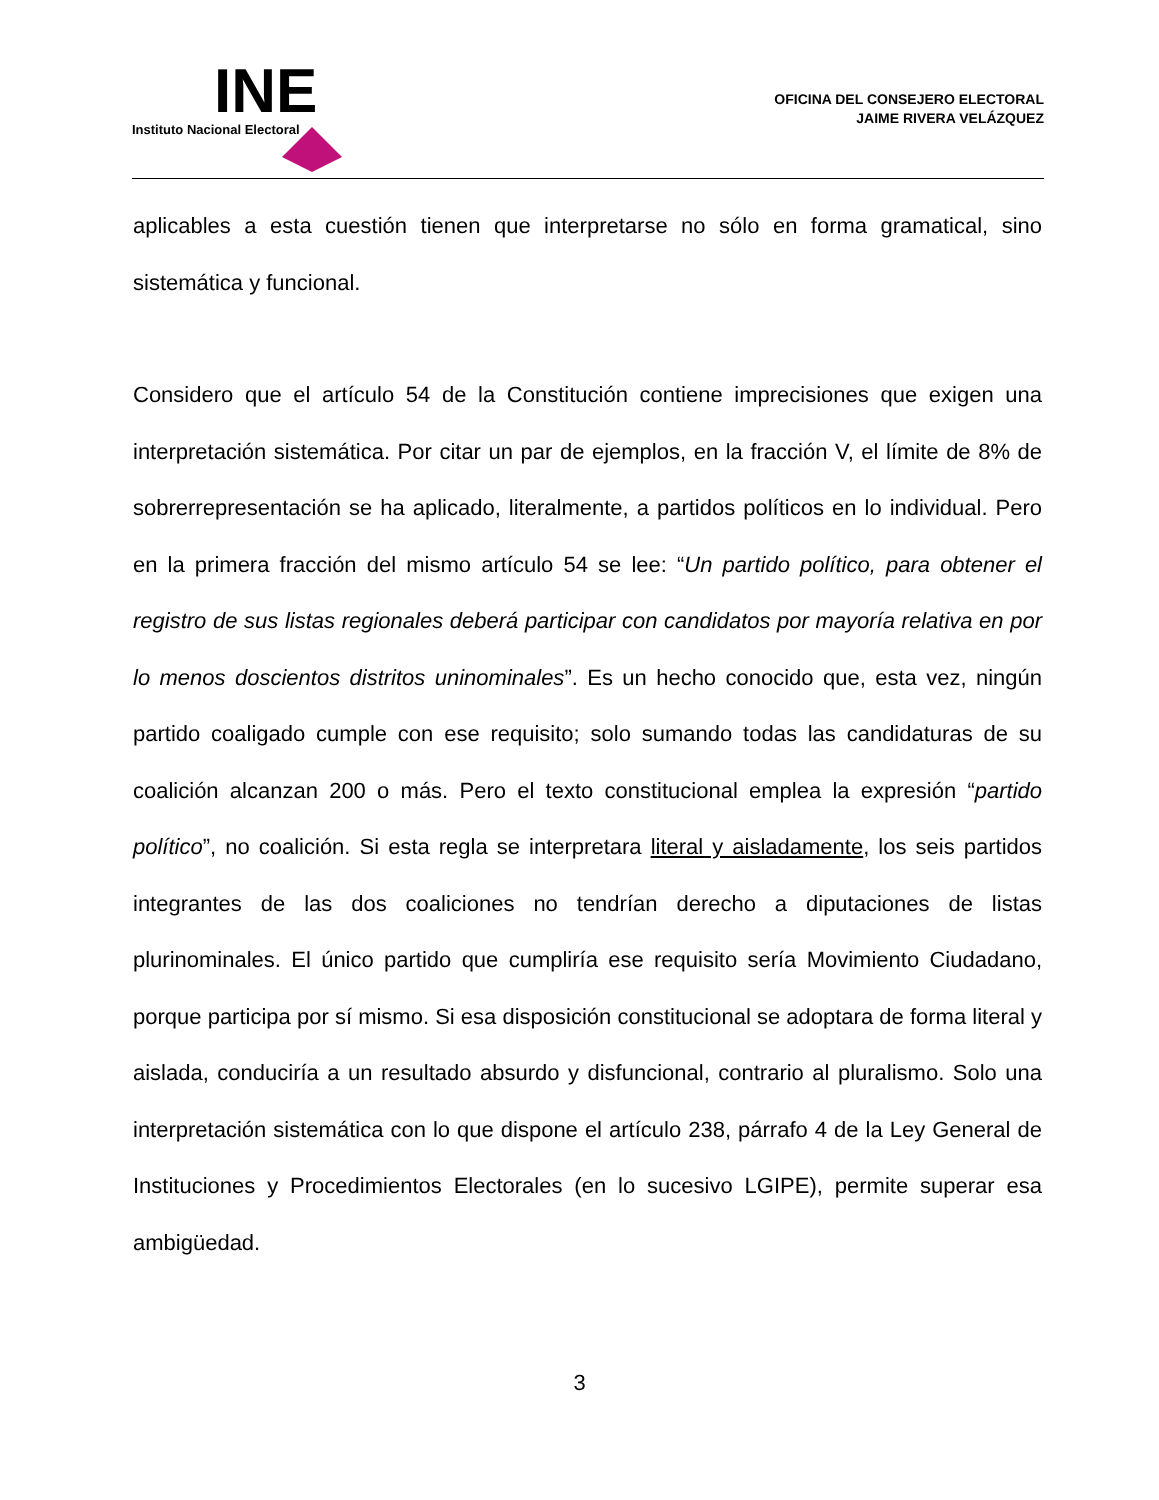INE
Instituto Nacional Electoral
OFICINA DEL CONSEJERO ELECTORAL
JAIME RIVERA VELÁZQUEZ
aplicables a esta cuestión tienen que interpretarse no sólo en forma gramatical, sino sistemática y funcional.
Considero que el artículo 54 de la Constitución contiene imprecisiones que exigen una interpretación sistemática. Por citar un par de ejemplos, en la fracción V, el límite de 8% de sobrerrepresentación se ha aplicado, literalmente, a partidos políticos en lo individual. Pero en la primera fracción del mismo artículo 54 se lee: “Un partido político, para obtener el registro de sus listas regionales deberá participar con candidatos por mayoría relativa en por lo menos doscientos distritos uninominales”. Es un hecho conocido que, esta vez, ningún partido coaligado cumple con ese requisito; solo sumando todas las candidaturas de su coalición alcanzan 200 o más. Pero el texto constitucional emplea la expresión “partido político”, no coalición. Si esta regla se interpretara literal y aisladamente, los seis partidos integrantes de las dos coaliciones no tendrían derecho a diputaciones de listas plurinominales. El único partido que cumpliría ese requisito sería Movimiento Ciudadano, porque participa por sí mismo. Si esa disposición constitucional se adoptara de forma literal y aislada, conduciría a un resultado absurdo y disfuncional, contrario al pluralismo. Solo una interpretación sistemática con lo que dispone el artículo 238, párrafo 4 de la Ley General de Instituciones y Procedimientos Electorales (en lo sucesivo LGIPE), permite superar esa ambigüedad.
3